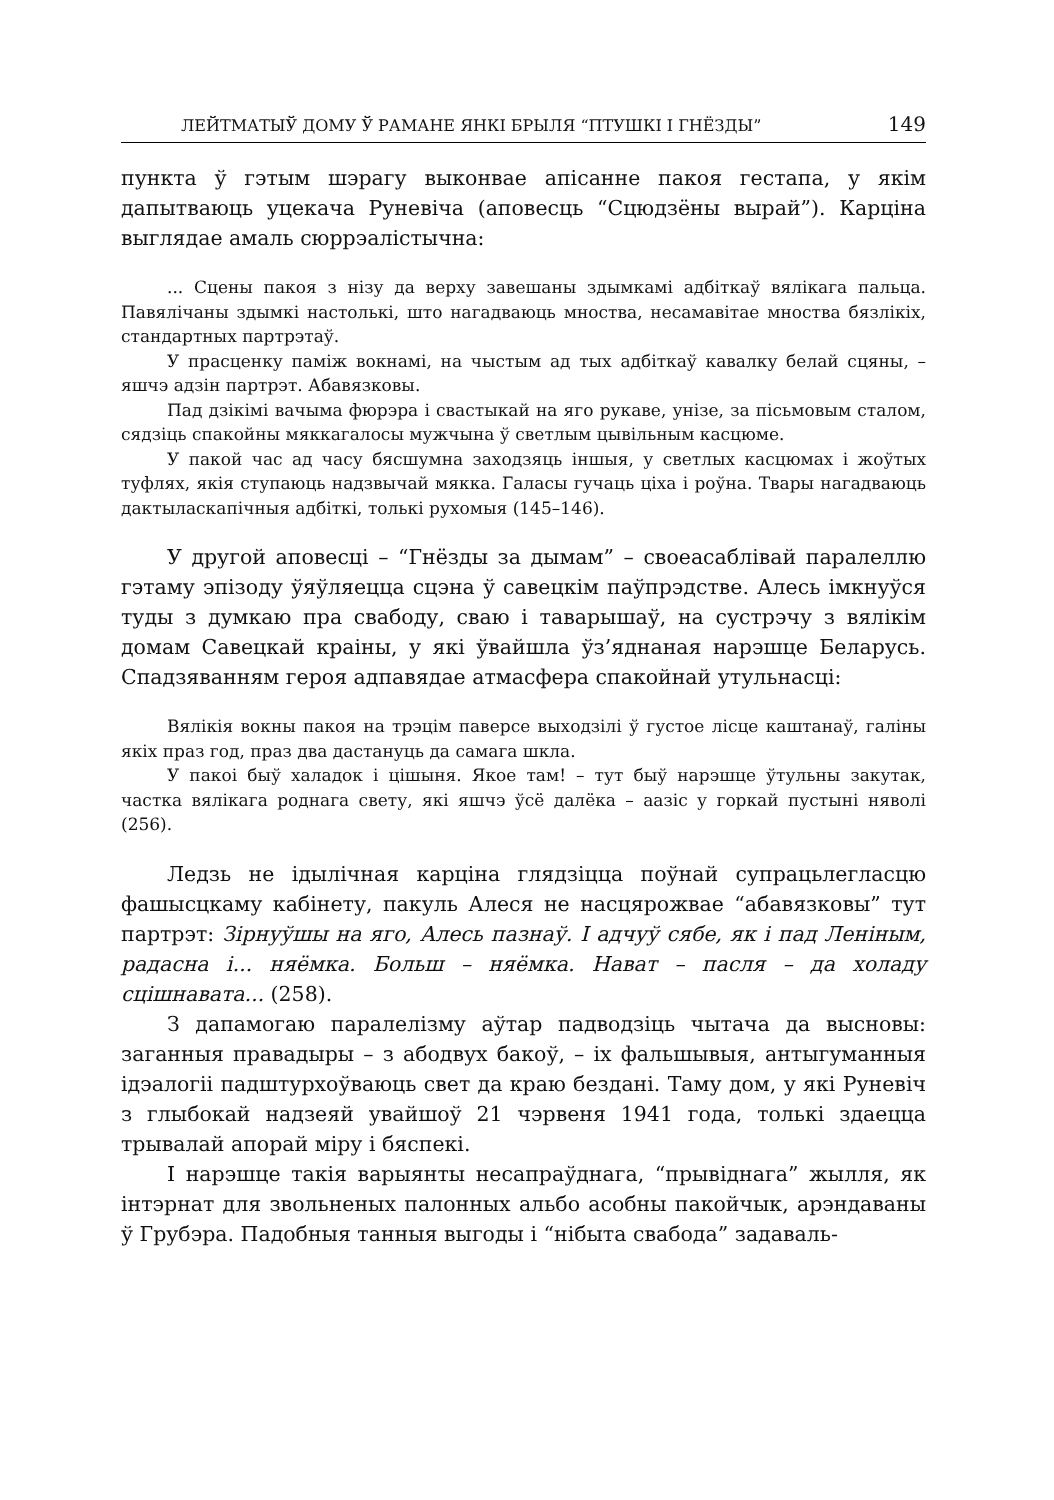ЛЕЙТМАТЫЎ ДОМУ Ў РАМАНЕ ЯНКІ БРЫЛЯ “ПТУШКІ І ГНЁЗДЫ” 149
пункта ў гэтым шэрагу выконвае апісанне пакоя гестапа, у якім дапытваюць уцекача Руневіча (аповесць “Сцюдзёны вырай”). Карціна выглядае амаль сюррэалістычна:
... Сцены пакоя з нізу да верху завешаны здымкамі адбіткаў вялікага пальца. Павялічаны здымкі настолькі, што нагадваюць мноства, несамавітае мноства бязлікіх, стандартных партрэтаў.
У прасценку паміж вокнамі, на чыстым ад тых адбіткаў кавалку белай сцяны, – яшчэ адзін партрэт. Абавязковы.
Пад дзікімі вачыма фюрэра і свастыкай на яго рукаве, унізе, за пісьмовым сталом, сядзіць спакойны мяккагалосы мужчына ў светлым цывільным касцюме.
У пакой час ад часу бясшумна заходзяць іншыя, у светлых касцюмах і жоўтых туфлях, якія ступаюць надзвычай мякка. Галасы гучаць ціха і роўна. Твары нагадваюць дактыласкапічныя адбіткі, толькі рухомыя (145–146).
У другой аповесці – “Гнёзды за дымам” – своеасаблівай паралеллю гэтаму эпізоду ўяўляецца сцэна ў савецкім паўпрэдстве. Алесь імкнуўся туды з думкаю пра свабоду, сваю і таварышаў, на сустрэчу з вялікім домам Савецкай краіны, у які ўвайшла ўз’яднаная нарэшце Беларусь. Спадзяванням героя адпавядае атмасфера спакойнай утульнасці:
Вялікія вокны пакоя на трэцім паверсе выходзілі ў густое лісце каштанаў, галіны якіх праз год, праз два дастануць да самага шкла.
У пакоі быў халадок і цішыня. Якое там! – тут быў нарэшце ўтульны закутак, частка вялікага роднага свету, які яшчэ ўсё далёка – аазіс у горкай пустыні няволі (256).
Ледзь не ідылічная карціна глядзіцца поўнай супрацьлегласцю фашысцкаму кабінету, пакуль Алеся не насцярожвае “абавязковы” тут партрэт: Зірнуўшы на яго, Алесь пазнаў. І адчуў сябе, як і пад Леніным, радасна і... няёмка. Больш – няёмка. Нават – пасля – да холаду сцішнавата... (258).
З дапамогаю паралелізму аўтар падводзіць чытача да высновы: заганныя правадыры – з абодвух бакоў, – іх фальшывыя, антыгуманныя ідэалогіі падштурхоўваюць свет да краю бездані. Таму дом, у які Руневіч з глыбокай надзеяй увайшоў 21 чэрвеня 1941 года, толькі здаецца трывалай апорай міру і бяспекі.
І нарэшце такія варыянты несапраўднага, “прывіднага” жылля, як інтэрнат для звольненых палонных альбо асобны пакойчык, арэндаваны ў Грубэра. Падобныя танныя выгоды і “нібыта свабода” задаваль-